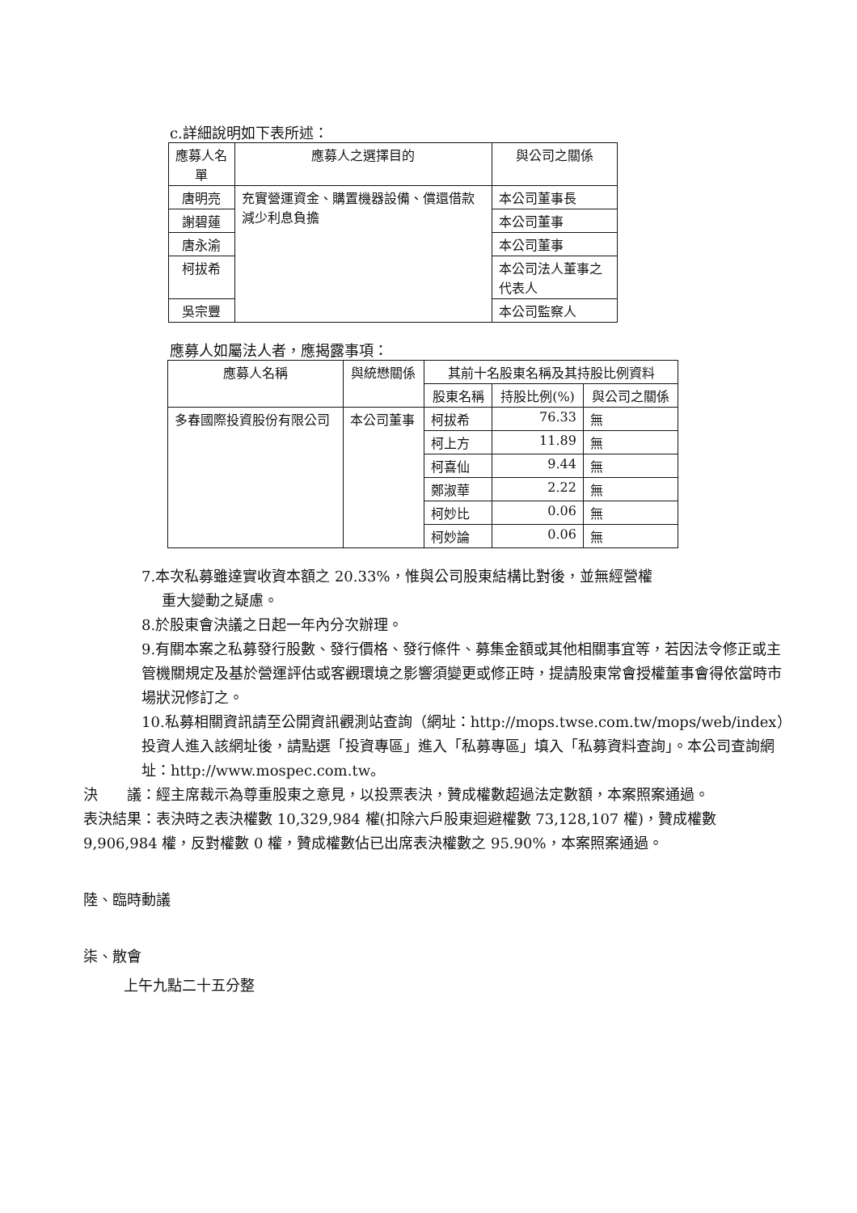c.詳細說明如下表所述：
| 應募人名單 | 應募人之選擇目的 | 與公司之關係 |
| --- | --- | --- |
| 唐明亮 | 充實營運資金、購置機器設備、償還借款減少利息負擔 | 本公司董事長 |
| 謝碧蓮 | | 本公司董事 |
| 唐永渝 | | 本公司董事 |
| 柯拔希 | | 本公司法人董事之代表人 |
| 吳宗豐 | | 本公司監察人 |
應募人如屬法人者，應揭露事項：
| 應募人名稱 | 與統懋關係 | 其前十名股東名稱及其持股比例資料 | | |
| --- | --- | --- | --- | --- |
| | | 股東名稱 | 持股比例(%) | 與公司之關係 |
| 多春國際投資股份有限公司 | 本公司董事 | 柯拔希 | 76.33 | 無 |
| | | 柯上方 | 11.89 | 無 |
| | | 柯喜仙 | 9.44 | 無 |
| | | 鄭淑華 | 2.22 | 無 |
| | | 柯妙比 | 0.06 | 無 |
| | | 柯妙論 | 0.06 | 無 |
7.本次私募雖達實收資本額之 20.33%，惟與公司股東結構比對後，並無經營權
重大變動之疑慮。
8.於股東會決議之日起一年內分次辦理。
9.有關本案之私募發行股數、發行價格、發行條件、募集金額或其他相關事宜等，若因法令修正或主管機關規定及基於營運評估或客觀環境之影響須變更或修正時，提請股東常會授權董事會得依當時市場狀況修訂之。
10.私募相關資訊請至公開資訊觀測站查詢（網址：http://mops.twse.com.tw/mops/web/index）投資人進入該網址後，請點選「投資專區」進入「私募專區」填入「私募資料查詢」。本公司查詢網址：http://www.mospec.com.tw。
決　　議：經主席裁示為尊重股東之意見，以投票表決，贊成權數超過法定數額，本案照案通過。
表決結果：表決時之表決權數 10,329,984 權(扣除六戶股東迴避權數 73,128,107 權)，贊成權數 9,906,984 權，反對權數 0 權，贊成權數佔已出席表決權數之 95.90%，本案照案通過。
陸、臨時動議
柒、散會
上午九點二十五分整